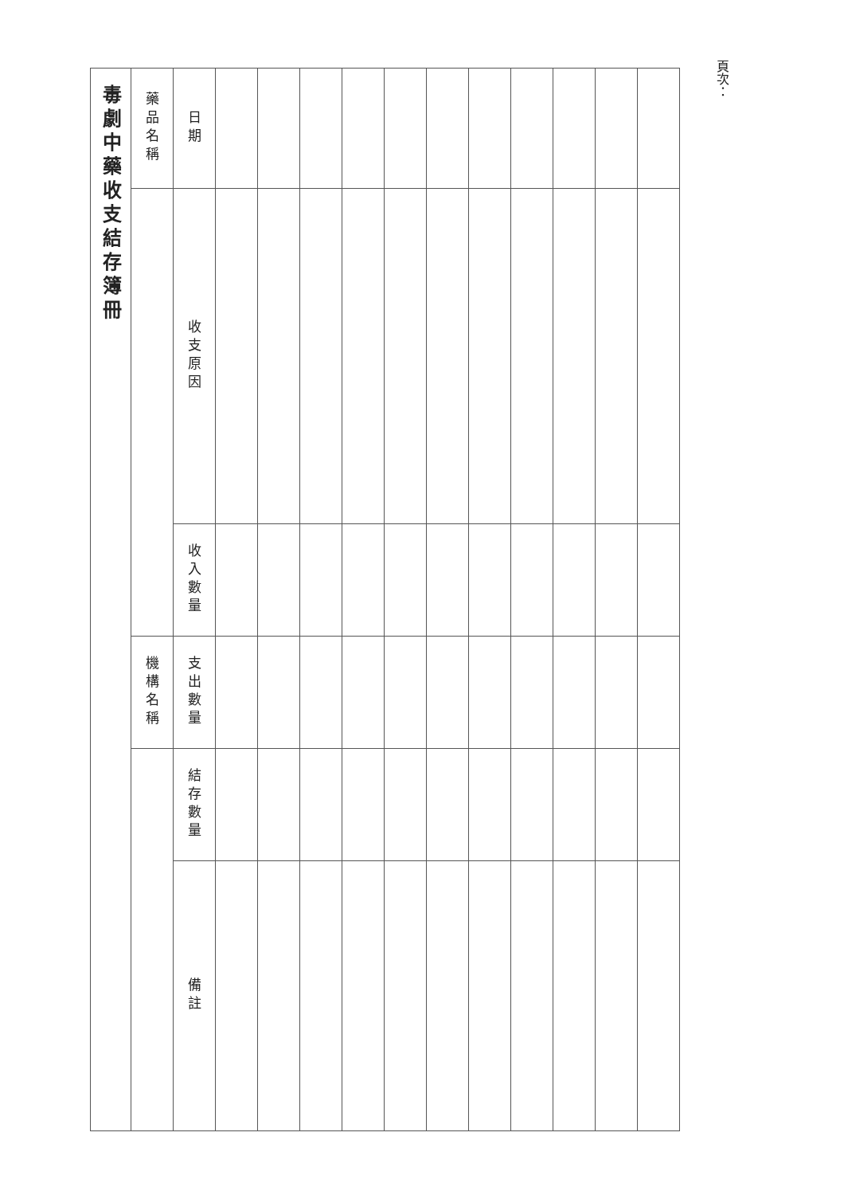| 毒劇中藥收支結存簿冊 | | | | | |
| --- | --- | --- | --- | --- | --- |
| 藥品名稱 | | | 機構名稱 | | |
| 日期 | 收支原因 | 收入數量 | 支出數量 | 結存數量 | 備註 |
頁次：